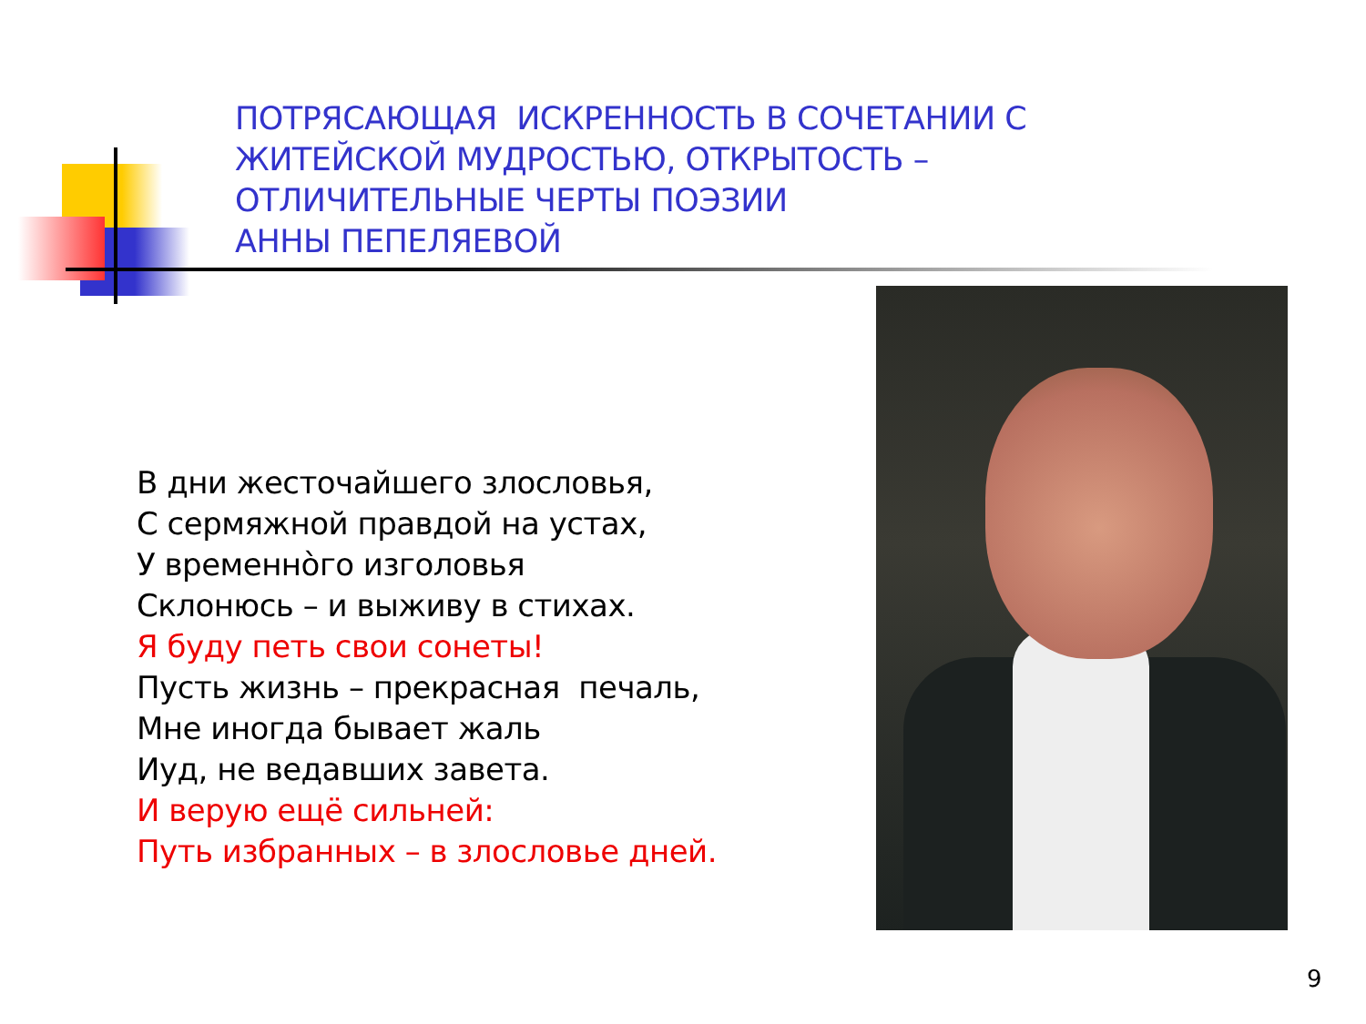ПОТРЯСАЮЩАЯ ИСКРЕННОСТЬ В СОЧЕТАНИИ С ЖИТЕЙСКОЙ МУДРОСТЬЮ, ОТКРЫТОСТЬ – ОТЛИЧИТЕЛЬНЫЕ ЧЕРТЫ ПОЭЗИИ
АННЫ ПЕПЕЛЯЕВОЙ
В дни жесточайшего злословья,
С сермяжной правдой на устах,
У временно̀го изголовья
Склонюсь – и выживу в стихах.
Я буду петь свои сонеты!
Пусть жизнь – прекрасная печаль,
Мне иногда бывает жаль
Иуд, не ведавших завета.
И верую ещё сильней:
Путь избранных – в злословье дней.
9